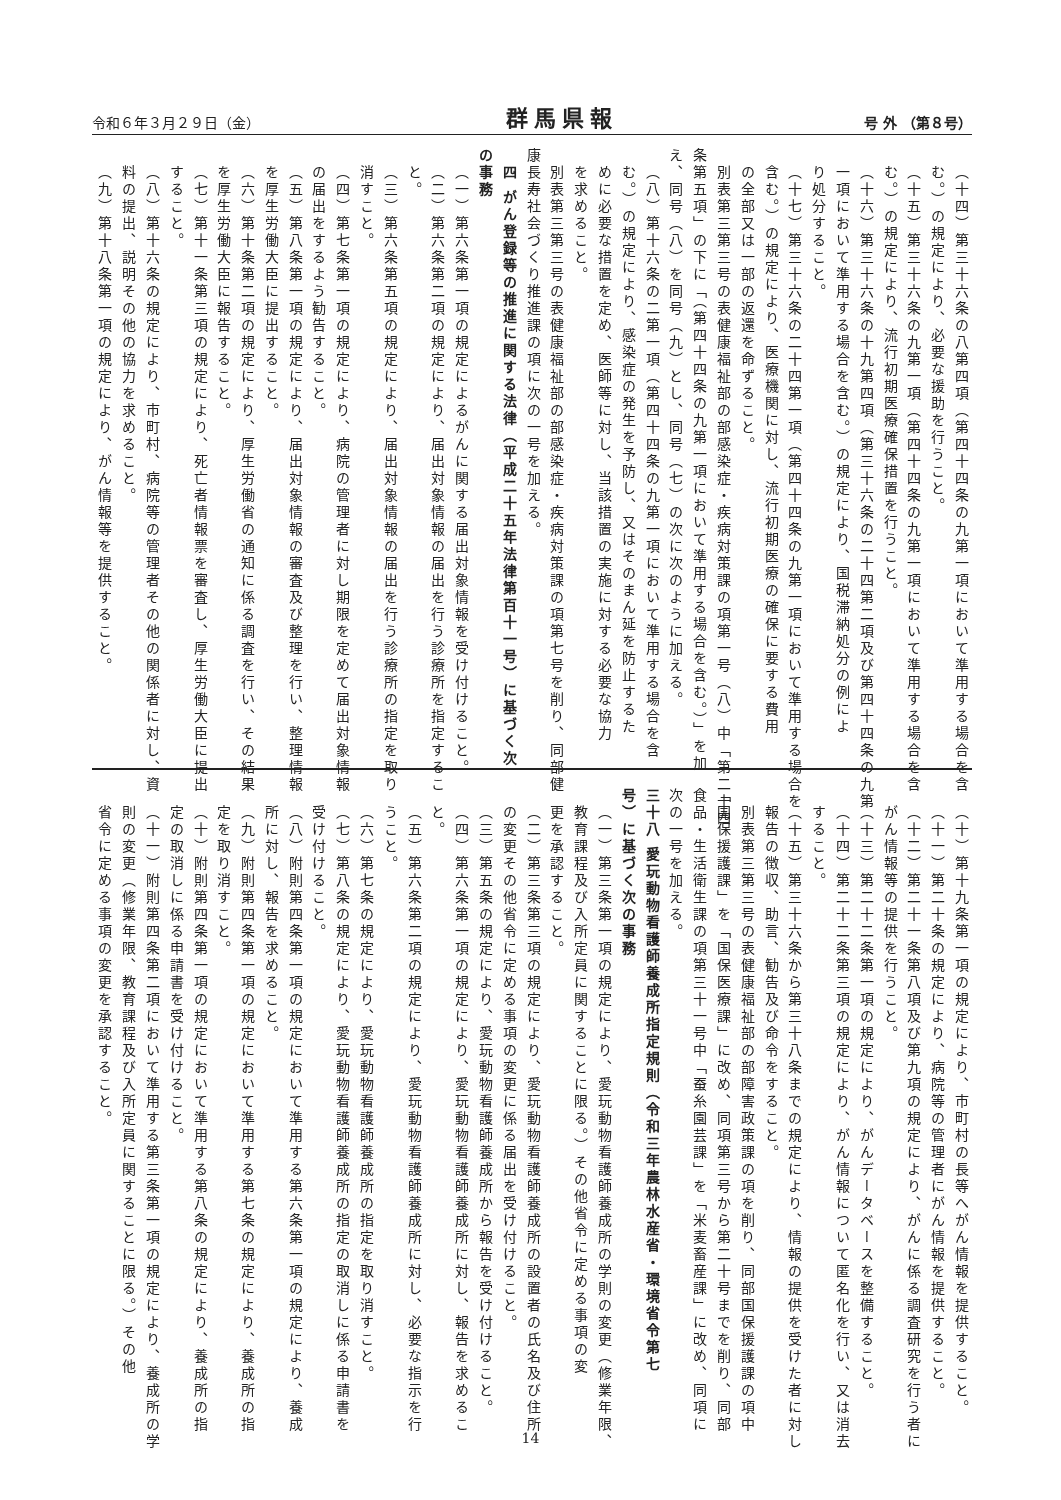令和６年３月２９日（金） 群馬県報 号 外 （第８号）
（十四）第三十六条の八第四項（第四十四条の九第一項において準用する場合を含
む。）の規定により、必要な援助を行うこと。
（十五）第三十六条の九第一項（第四十四条の九第一項において準用する場合を含
む。）の規定により、流行初期医療確保措置を行うこと。
（十六）第三十六条の十九第四項（第三十六条の二十四第二項及び第四十四条の九第
一項において準用する場合を含む。）の規定により、国税滞納処分の例によ
り処分すること。
（十七）第三十六条の二十四第一項（第四十四条の九第一項において準用する場合を
含む。）の規定により、医療機関に対し、流行初期医療の確保に要する費用
の全部又は一部の返還を命ずること。
別表第三第三号の表健康福祉部の部感染症・疾病対策課の項第一号（八）中「第二十四
条第五項」の下に「（第四十四条の九第一項において準用する場合を含む。）」を加
え、同号（八）を同号（九）とし、同号（七）の次に次のように加える。
（八）第十六条の二第一項（第四十四条の九第一項において準用する場合を含
む。）の規定により、感染症の発生を予防し、又はそのまん延を防止するた
めに必要な措置を定め、医師等に対し、当該措置の実施に対する必要な協力
を求めること。
別表第三第三号の表健康福祉部の部感染症・疾病対策課の項第七号を削り、同部健
康長寿社会づくり推進課の項に次の一号を加える。
四 がん登録等の推進に関する法律（平成二十五年法律第百十一号）に基づく次
の事務
（一）第六条第一項の規定によるがんに関する届出対象情報を受け付けること。
（二）第六条第二項の規定により、届出対象情報の届出を行う診療所を指定するこ
と。
（三）第六条第五項の規定により、届出対象情報の届出を行う診療所の指定を取り
消すこと。
（四）第七条第一項の規定により、病院の管理者に対し期限を定めて届出対象情報
の届出をするよう勧告すること。
（五）第八条第一項の規定により、届出対象情報の審査及び整理を行い、整理情報
を厚生労働大臣に提出すること。
（六）第十条第二項の規定により、厚生労働省の通知に係る調査を行い、その結果
を厚生労働大臣に報告すること。
（七）第十一条第三項の規定により、死亡者情報票を審査し、厚生労働大臣に提出
すること。
（八）第十六条の規定により、市町村、病院等の管理者その他の関係者に対し、資
料の提出、説明その他の協力を求めること。
（九）第十八条第一項の規定により、がん情報等を提供すること。
（十）第十九条第一項の規定により、市町村の長等へがん情報を提供すること。
（十一）第二十条の規定により、病院等の管理者にがん情報を提供すること。
（十二）第二十一条第八項及び第九項の規定により、がんに係る調査研究を行う者に
がん情報等の提供を行うこと。
（十三）第二十二条第一項の規定により、がんデータベースを整備すること。
（十四）第二十二条第三項の規定により、がん情報について匿名化を行い、又は消去
すること。
（十五）第三十六条から第三十八条までの規定により、情報の提供を受けた者に対し
報告の徴収、助言、勧告及び命令をすること。
別表第三第三号の表健康福祉部の部障害政策課の項を削り、同部国保援護課の項中
「国保援護課」を「国保医療課」に改め、同項第三号から第二十号までを削り、同部
食品・生活衛生課の項第三十一号中「蚕糸園芸課」を「米麦畜産課」に改め、同項に
次の一号を加える。
三十八 愛玩動物看護師養成所指定規則（令和三年農林水産省・環境省令第七
号）に基づく次の事務
（一）第三条第一項の規定により、愛玩動物看護師養成所の学則の変更（修業年限、
教育課程及び入所定員に関することに限る。）その他省令に定める事項の変
更を承認すること。
（二）第三条第三項の規定により、愛玩動物看護師養成所の設置者の氏名及び住所
の変更その他省令に定める事項の変更に係る届出を受け付けること。
（三）第五条の規定により、愛玩動物看護師養成所から報告を受け付けること。
（四）第六条第一項の規定により、愛玩動物看護師養成所に対し、報告を求めるこ
と。
（五）第六条第二項の規定により、愛玩動物看護師養成所に対し、必要な指示を行
うこと。
（六）第七条の規定により、愛玩動物看護師養成所の指定を取り消すこと。
（七）第八条の規定により、愛玩動物看護師養成所の指定の取消しに係る申請書を
受け付けること。
（八）附則第四条第一項の規定において準用する第六条第一項の規定により、養成
所に対し、報告を求めること。
（九）附則第四条第一項の規定において準用する第七条の規定により、養成所の指
定を取り消すこと。
（十）附則第四条第一項の規定において準用する第八条の規定により、養成所の指
定の取消しに係る申請書を受け付けること。
（十一）附則第四条第二項において準用する第三条第一項の規定により、養成所の学
則の変更（修業年限、教育課程及び入所定員に関することに限る。）その他
省令に定める事項の変更を承認すること。
14